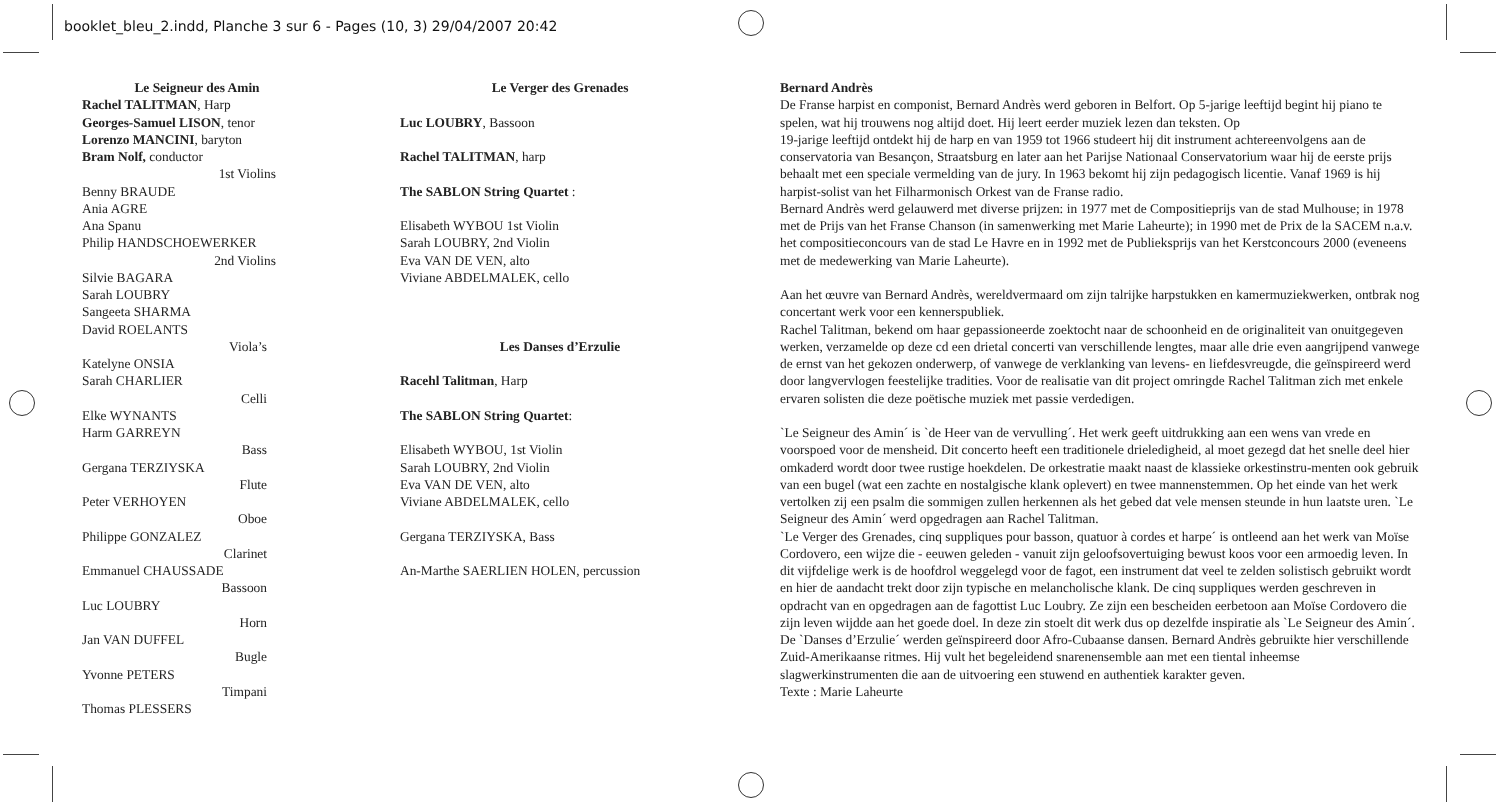booklet_bleu_2.indd, Planche 3 sur 6 - Pages (10, 3) 29/04/2007 20:42
Le Seigneur des Amin
Rachel TALITMAN, Harp
Georges-Samuel LISON, tenor
Lorenzo MANCINI, baryton
Bram Nolf, conductor
1st Violins
Benny BRAUDE
Ania AGRE
Ana Spanu
Philip HANDSCHOEWERKER
2nd Violins
Silvie BAGARA
Sarah LOUBRY
Sangeeta SHARMA
David ROELANTS
Viola’s
Katelyne ONSIA
Sarah CHARLIER
Celli
Elke WYNANTS
Harm GARREYN
Bass
Gergana TERZIYSKA
Flute
Peter VERHOYEN
Oboe
Philippe GONZALEZ
Clarinet
Emmanuel CHAUSSADE
Bassoon
Luc LOUBRY
Horn
Jan VAN DUFFEL
Bugle
Yvonne PETERS
Timpani
Thomas PLESSERS
Le Verger des Grenades
Luc LOUBRY, Bassoon
Rachel TALITMAN, harp
The SABLON String Quartet :
Elisabeth WYBOU 1st Violin
Sarah LOUBRY, 2nd Violin
Eva VAN DE VEN, alto
Viviane ABDELMALEK, cello
Les Danses d’Erzulie
Racehl Talitman, Harp
The SABLON String Quartet:
Elisabeth WYBOU, 1st Violin
Sarah LOUBRY, 2nd Violin
Eva VAN DE VEN, alto
Viviane ABDELMALEK, cello
Gergana TERZIYSKA, Bass
An-Marthe SAERLIEN HOLEN, percussion
Bernard Andrès
De Franse harpist en componist, Bernard Andrès werd geboren in Belfort. Op 5-jarige leeftijd begint hij piano te spelen, wat hij trouwens nog altijd doet. Hij leert eerder muziek lezen dan teksten. Op
19-jarige leeftijd ontdekt hij de harp en van 1959 tot 1966 studeert hij dit instrument achtereenvolgens aan de conservatoria van Besançon, Straatsburg en later aan het Parijse Nationaal Conservatorium waar hij de eerste prijs behaalt met een speciale vermelding van de jury. In 1963 bekomt hij zijn pedagogisch licentie. Vanaf 1969 is hij harpist-solist van het Filharmonisch Orkest van de Franse radio.
Bernard Andrès werd gelauwerd met diverse prijzen: in 1977 met de Compositieprijs van de stad Mulhouse; in 1978 met de Prijs van het Franse Chanson (in samenwerking met Marie Laheurte); in 1990 met de Prix de la SACEM n.a.v. het compositieconcours van de stad Le Havre en in 1992 met de Publieksprijs van het Kerstconcours 2000 (eveneens met de medewerking van Marie Laheurte).
Aan het œuvre van Bernard Andrès, wereldvermaard om zijn talrijke harpstukken en kamermuziekwerken, ontbrak nog concertant werk voor een kennerspubliek.
Rachel Talitman, bekend om haar gepassioneerde zoektocht naar de schoonheid en de originaliteit van onuitgegeven werken, verzamelde op deze cd een drietal concerti van verschillende lengtes, maar alle drie even aangrijpend vanwege de ernst van het gekozen onderwerp, of vanwege de verklanking van levens- en liefdesvreugde, die geïnspireerd werd door langvervlogen feestelijke tradities. Voor de realisatie van dit project omringde Rachel Talitman zich met enkele ervaren solisten die deze poëtische muziek met passie verdedigen.
`Le Seigneur des Amin´ is `de Heer van de vervulling´. Het werk geeft uitdrukking aan een wens van vrede en voorspoed voor de mensheid. Dit concerto heeft een traditionele drieledigheid, al moet gezegd dat het snelle deel hier omkaderd wordt door twee rustige hoekdelen. De orkestratie maakt naast de klassieke orkestinstru-menten ook gebruik van een bugel (wat een zachte en nostalgische klank oplevert) en twee mannenstemmen. Op het einde van het werk vertolken zij een psalm die sommigen zullen herkennen als het gebed dat vele mensen steunde in hun laatste uren. `Le Seigneur des Amin´ werd opgedragen aan Rachel Talitman.
`Le Verger des Grenades, cinq suppliques pour basson, quatuor à cordes et harpe´ is ontleend aan het werk van Moïse Cordovero, een wijze die - eeuwen geleden - vanuit zijn geloofsovertuiging bewust koos voor een armoedig leven. In dit vijfdelige werk is de hoofdrol weggelegd voor de fagot, een instrument dat veel te zelden solistisch gebruikt wordt en hier de aandacht trekt door zijn typische en melancholische klank. De cinq suppliques werden geschreven in opdracht van en opgedragen aan de fagottist Luc Loubry. Ze zijn een bescheiden eerbetoon aan Moïse Cordovero die zijn leven wijdde aan het goede doel. In deze zin stoelt dit werk dus op dezelfde inspiratie als `Le Seigneur des Amin´.
De `Danses d’Erzulie´ werden geïnspireerd door Afro-Cubaanse dansen. Bernard Andrès gebruikte hier verschillende Zuid-Amerikaanse ritmes. Hij vult het begeleidend snarenensemble aan met een tiental inheemse slagwerkinstrumenten die aan de uitvoering een stuwend en authentiek karakter geven.
Texte : Marie Laheurte